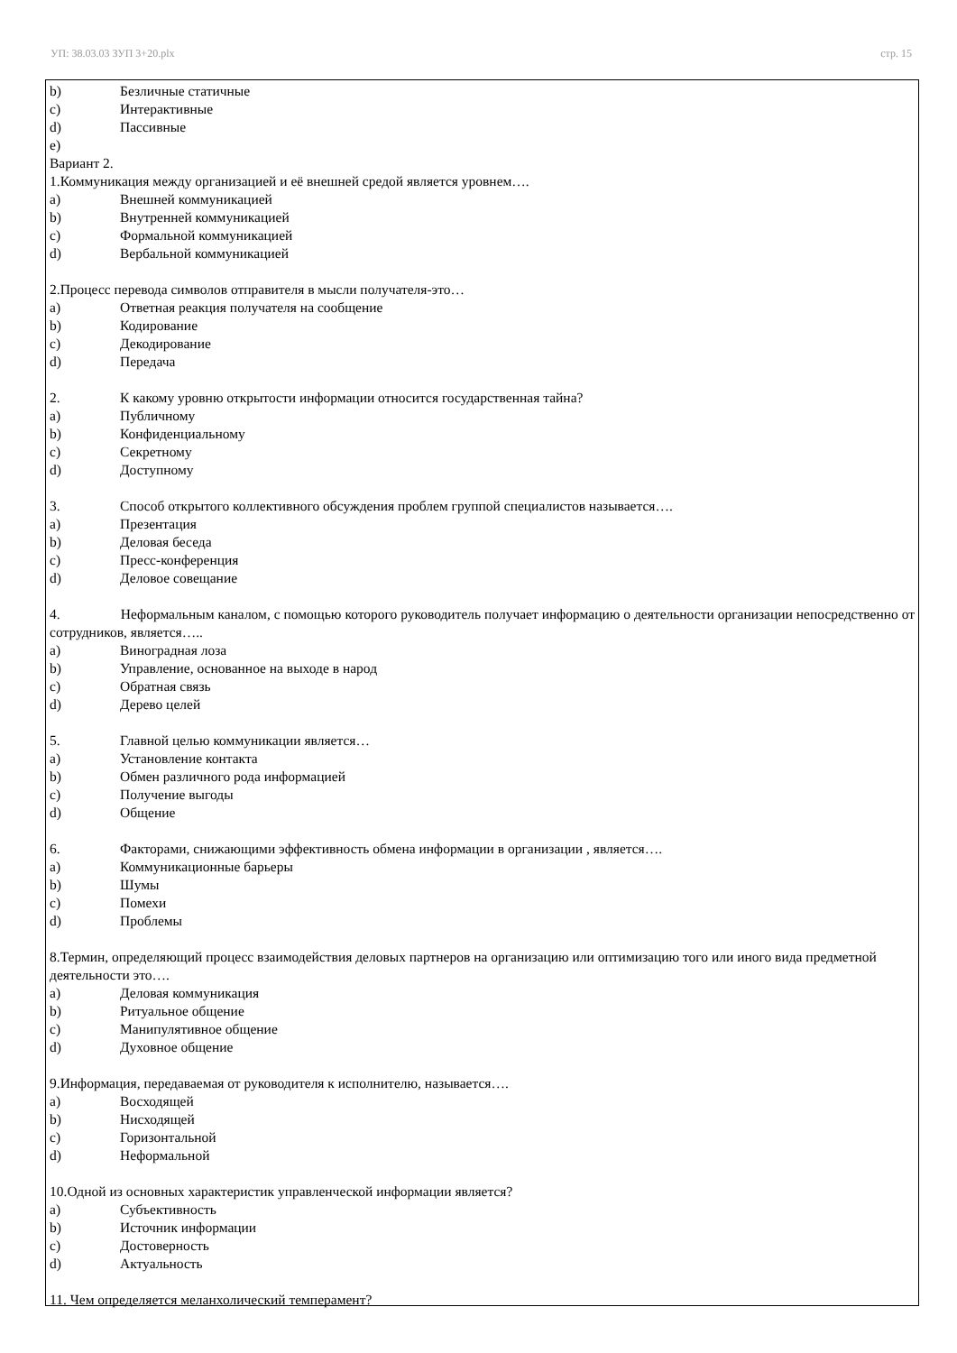УП: 38.03.03 ЗУП 3+20.plx стр. 15
b) Безличные статичные
c) Интерактивные
d) Пассивные
e)
Вариант 2.
1.Коммуникация между организацией и её внешней средой является уровнем….
a) Внешней коммуникацией
b) Внутренней коммуникацией
c) Формальной коммуникацией
d) Вербальной коммуникацией
2.Процесс перевода символов отправителя в мысли получателя-это…
a) Ответная реакция получателя на сообщение
b) Кодирование
c) Декодирование
d) Передача
2. К какому уровню открытости информации относится государственная тайна?
a) Публичному
b) Конфиденциальному
c) Секретному
d) Доступному
3. Способ открытого коллективного обсуждения проблем группой специалистов называется….
a) Презентация
b) Деловая беседа
c) Пресс-конференция
d) Деловое совещание
4. Неформальным каналом, с помощью которого руководитель получает информацию о деятельности организации непосредственно от сотрудников, является…..
a) Виноградная лоза
b) Управление, основанное на выходе в народ
c) Обратная связь
d) Дерево целей
5. Главной целью коммуникации является…
a) Установление контакта
b) Обмен различного рода информацией
c) Получение выгоды
d) Общение
6. Факторами, снижающими эффективность обмена информации в организации , является….
a) Коммуникационные барьеры
b) Шумы
c) Помехи
d) Проблемы
8.Термин, определяющий процесс взаимодействия деловых партнеров на организацию или оптимизацию того или иного вида предметной деятельности это….
a) Деловая коммуникация
b) Ритуальное общение
c) Манипулятивное общение
d) Духовное общение
9.Информация, передаваемая от руководителя к исполнителю, называется….
a) Восходящей
b) Нисходящей
c) Горизонтальной
d) Неформальной
10.Одной из основных характеристик управленческой информации является?
a) Субъективность
b) Источник информации
c) Достоверность
d) Актуальность
11. Чем определяется меланхолический темперамент?